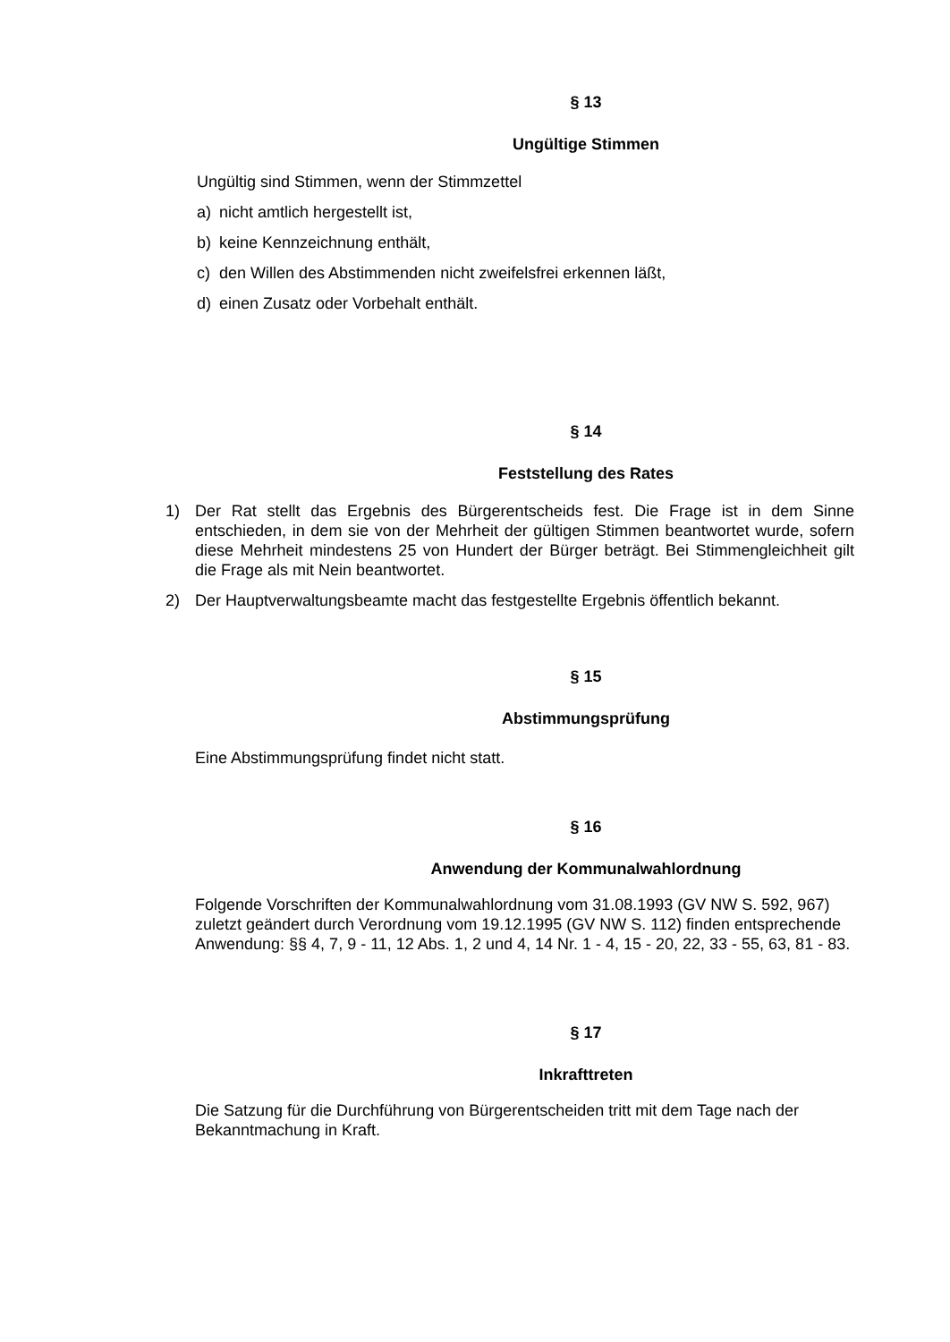§ 13
Ungültige Stimmen
Ungültig sind Stimmen, wenn der Stimmzettel
a) nicht amtlich hergestellt ist,
b) keine Kennzeichnung enthält,
c) den Willen des Abstimmenden nicht zweifelsfrei erkennen läßt,
d) einen Zusatz oder Vorbehalt enthält.
§ 14
Feststellung des Rates
1) Der Rat stellt das Ergebnis des Bürgerentscheids fest. Die Frage ist in dem Sinne entschieden, in dem sie von der Mehrheit der gültigen Stimmen beantwortet wurde, sofern diese Mehrheit mindestens 25 von Hundert der Bürger beträgt. Bei Stimmengleichheit gilt die Frage als mit Nein beantwortet.
2) Der Hauptverwaltungsbeamte macht das festgestellte Ergebnis öffentlich bekannt.
§ 15
Abstimmungsprüfung
Eine Abstimmungsprüfung findet nicht statt.
§ 16
Anwendung der Kommunalwahlordnung
Folgende Vorschriften der Kommunalwahlordnung vom 31.08.1993 (GV NW S. 592, 967) zuletzt geändert durch Verordnung vom 19.12.1995 (GV NW S. 112) finden entsprechende Anwendung: §§ 4, 7, 9 - 11, 12 Abs. 1, 2 und 4, 14 Nr. 1 - 4, 15 - 20, 22, 33 - 55, 63, 81 - 83.
§ 17
Inkrafttreten
Die Satzung für die Durchführung von Bürgerentscheiden tritt mit dem Tage nach der Bekanntmachung in Kraft.